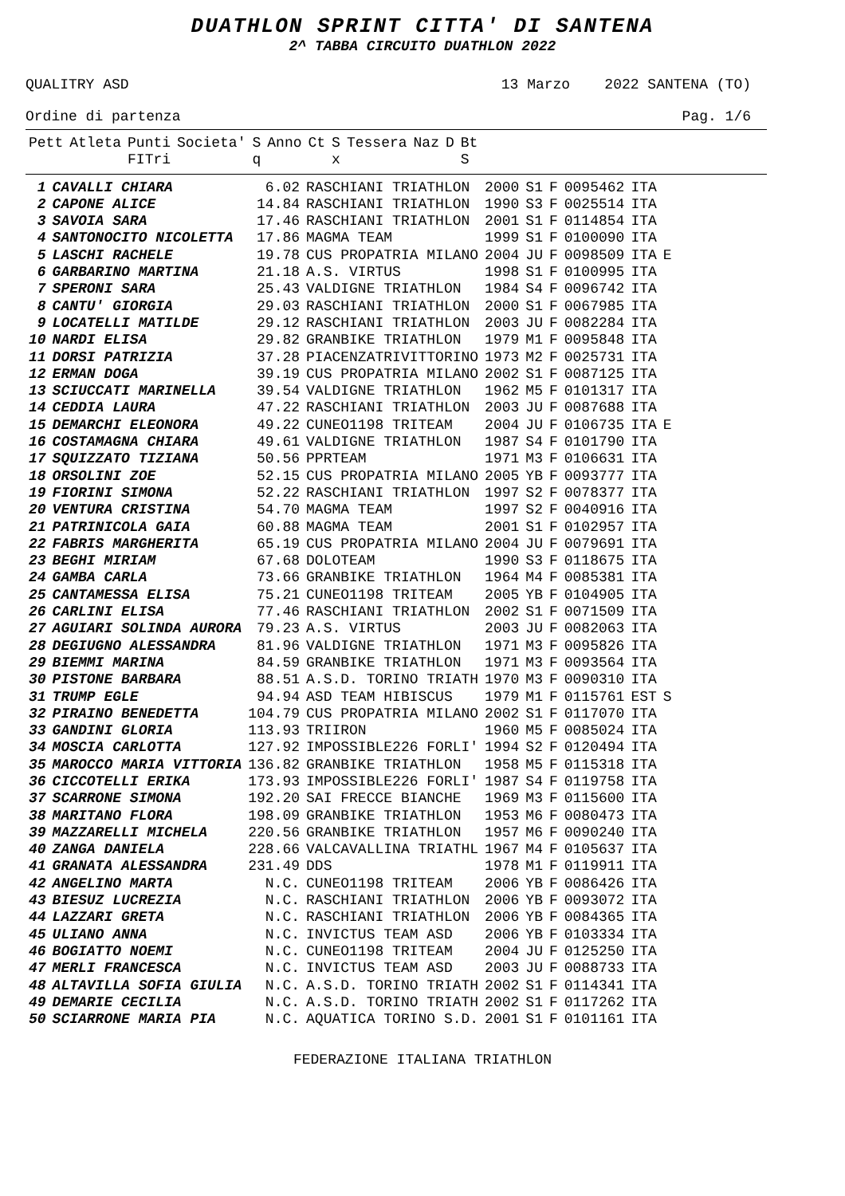DUATHLON SPRINT CITTA' DI SANTENA
2^ TABBA CIRCUITO DUATHLON 2022
QUALITRY ASD 13 Marzo 2022 SANTENA (TO)
Ordine di partenza Pag. 1/6
| Pett | Atleta | Punti FITri | Societa' | S q | Anno | Ct | S x | Tessera | Naz | D | Bt S |
| --- | --- | --- | --- | --- | --- | --- | --- | --- | --- | --- | --- |
| 1 | CAVALLI CHIARA | 6.02 | RASCHIANI TRIATHLON | 2000 | S1 | F | 0095462 | ITA | |
| 2 | CAPONE ALICE | 14.84 | RASCHIANI TRIATHLON | 1990 | S3 | F | 0025514 | ITA | |
| 3 | SAVOIA SARA | 17.46 | RASCHIANI TRIATHLON | 2001 | S1 | F | 0114854 | ITA | |
| 4 | SANTONOCITO NICOLETTA | 17.86 | MAGMA TEAM | 1999 | S1 | F | 0100090 | ITA | |
| 5 | LASCHI RACHELE | 19.78 | CUS PROPATRIA MILANO | 2004 | JU | F | 0098509 | ITA | E |
| 6 | GARBARINO MARTINA | 21.18 | A.S. VIRTUS | 1998 | S1 | F | 0100995 | ITA | |
| 7 | SPERONI SARA | 25.43 | VALDIGNE TRIATHLON | 1984 | S4 | F | 0096742 | ITA | |
| 8 | CANTU' GIORGIA | 29.03 | RASCHIANI TRIATHLON | 2000 | S1 | F | 0067985 | ITA | |
| 9 | LOCATELLI MATILDE | 29.12 | RASCHIANI TRIATHLON | 2003 | JU | F | 0082284 | ITA | |
| 10 | NARDI ELISA | 29.82 | GRANBIKE TRIATHLON | 1979 | M1 | F | 0095848 | ITA | |
| 11 | DORSI PATRIZIA | 37.28 | PIACENZATRIVITTORINO | 1973 | M2 | F | 0025731 | ITA | |
| 12 | ERMAN DOGA | 39.19 | CUS PROPATRIA MILANO | 2002 | S1 | F | 0087125 | ITA | |
| 13 | SCIUCCATI MARINELLA | 39.54 | VALDIGNE TRIATHLON | 1962 | M5 | F | 0101317 | ITA | |
| 14 | CEDDIA LAURA | 47.22 | RASCHIANI TRIATHLON | 2003 | JU | F | 0087688 | ITA | |
| 15 | DEMARCHI ELEONORA | 49.22 | CUNEO1198 TRITEAM | 2004 | JU | F | 0106735 | ITA | E |
| 16 | COSTAMAGNA CHIARA | 49.61 | VALDIGNE TRIATHLON | 1987 | S4 | F | 0101790 | ITA | |
| 17 | SQUIZZATO TIZIANA | 50.56 | PPRTEAM | 1971 | M3 | F | 0106631 | ITA | |
| 18 | ORSOLINI ZOE | 52.15 | CUS PROPATRIA MILANO | 2005 | YB | F | 0093777 | ITA | |
| 19 | FIORINI SIMONA | 52.22 | RASCHIANI TRIATHLON | 1997 | S2 | F | 0078377 | ITA | |
| 20 | VENTURA CRISTINA | 54.70 | MAGMA TEAM | 1997 | S2 | F | 0040916 | ITA | |
| 21 | PATRINICOLA GAIA | 60.88 | MAGMA TEAM | 2001 | S1 | F | 0102957 | ITA | |
| 22 | FABRIS MARGHERITA | 65.19 | CUS PROPATRIA MILANO | 2004 | JU | F | 0079691 | ITA | |
| 23 | BEGHI MIRIAM | 67.68 | DOLOTEAM | 1990 | S3 | F | 0118675 | ITA | |
| 24 | GAMBA CARLA | 73.66 | GRANBIKE TRIATHLON | 1964 | M4 | F | 0085381 | ITA | |
| 25 | CANTAMESSA ELISA | 75.21 | CUNEO1198 TRITEAM | 2005 | YB | F | 0104905 | ITA | |
| 26 | CARLINI ELISA | 77.46 | RASCHIANI TRIATHLON | 2002 | S1 | F | 0071509 | ITA | |
| 27 | AGUIARI SOLINDA AURORA | 79.23 | A.S. VIRTUS | 2003 | JU | F | 0082063 | ITA | |
| 28 | DEGIUGNO ALESSANDRA | 81.96 | VALDIGNE TRIATHLON | 1971 | M3 | F | 0095826 | ITA | |
| 29 | BIEMMI MARINA | 84.59 | GRANBIKE TRIATHLON | 1971 | M3 | F | 0093564 | ITA | |
| 30 | PISTONE BARBARA | 88.51 | A.S.D. TORINO TRIATH | 1970 | M3 | F | 0090310 | ITA | |
| 31 | TRUMP EGLE | 94.94 | ASD TEAM HIBISCUS | 1979 | M1 | F | 0115761 | EST | S |
| 32 | PIRAINO BENEDETTA | 104.79 | CUS PROPATRIA MILANO | 2002 | S1 | F | 0117070 | ITA | |
| 33 | GANDINI GLORIA | 113.93 | TRIIRON | 1960 | M5 | F | 0085024 | ITA | |
| 34 | MOSCIA CARLOTTA | 127.92 | IMPOSSIBLE226 FORLI' | 1994 | S2 | F | 0120494 | ITA | |
| 35 | MAROCCO MARIA VITTORIA | 136.82 | GRANBIKE TRIATHLON | 1958 | M5 | F | 0115318 | ITA | |
| 36 | CICCOTELLI ERIKA | 173.93 | IMPOSSIBLE226 FORLI' | 1987 | S4 | F | 0119758 | ITA | |
| 37 | SCARRONE SIMONA | 192.20 | SAI FRECCE BIANCHE | 1969 | M3 | F | 0115600 | ITA | |
| 38 | MARITANO FLORA | 198.09 | GRANBIKE TRIATHLON | 1953 | M6 | F | 0080473 | ITA | |
| 39 | MAZZARELLI MICHELA | 220.56 | GRANBIKE TRIATHLON | 1957 | M6 | F | 0090240 | ITA | |
| 40 | ZANGA DANIELA | 228.66 | VALCAVALLINA TRIATHL | 1967 | M4 | F | 0105637 | ITA | |
| 41 | GRANATA ALESSANDRA | 231.49 | DDS | 1978 | M1 | F | 0119911 | ITA | |
| 42 | ANGELINO MARTA | N.C. | CUNEO1198 TRITEAM | 2006 | YB | F | 0086426 | ITA | |
| 43 | BIESUZ LUCREZIA | N.C. | RASCHIANI TRIATHLON | 2006 | YB | F | 0093072 | ITA | |
| 44 | LAZZARI GRETA | N.C. | RASCHIANI TRIATHLON | 2006 | YB | F | 0084365 | ITA | |
| 45 | ULIANO ANNA | N.C. | INVICTUS TEAM ASD | 2006 | YB | F | 0103334 | ITA | |
| 46 | BOGIATTO NOEMI | N.C. | CUNEO1198 TRITEAM | 2004 | JU | F | 0125250 | ITA | |
| 47 | MERLI FRANCESCA | N.C. | INVICTUS TEAM ASD | 2003 | JU | F | 0088733 | ITA | |
| 48 | ALTAVILLA SOFIA GIULIA | N.C. | A.S.D. TORINO TRIATH | 2002 | S1 | F | 0114341 | ITA | |
| 49 | DEMARIE CECILIA | N.C. | A.S.D. TORINO TRIATH | 2002 | S1 | F | 0117262 | ITA | |
| 50 | SCIARRONE MARIA PIA | N.C. | AQUATICA TORINO S.D. | 2001 | S1 | F | 0101161 | ITA | |
FEDERAZIONE ITALIANA TRIATHLON